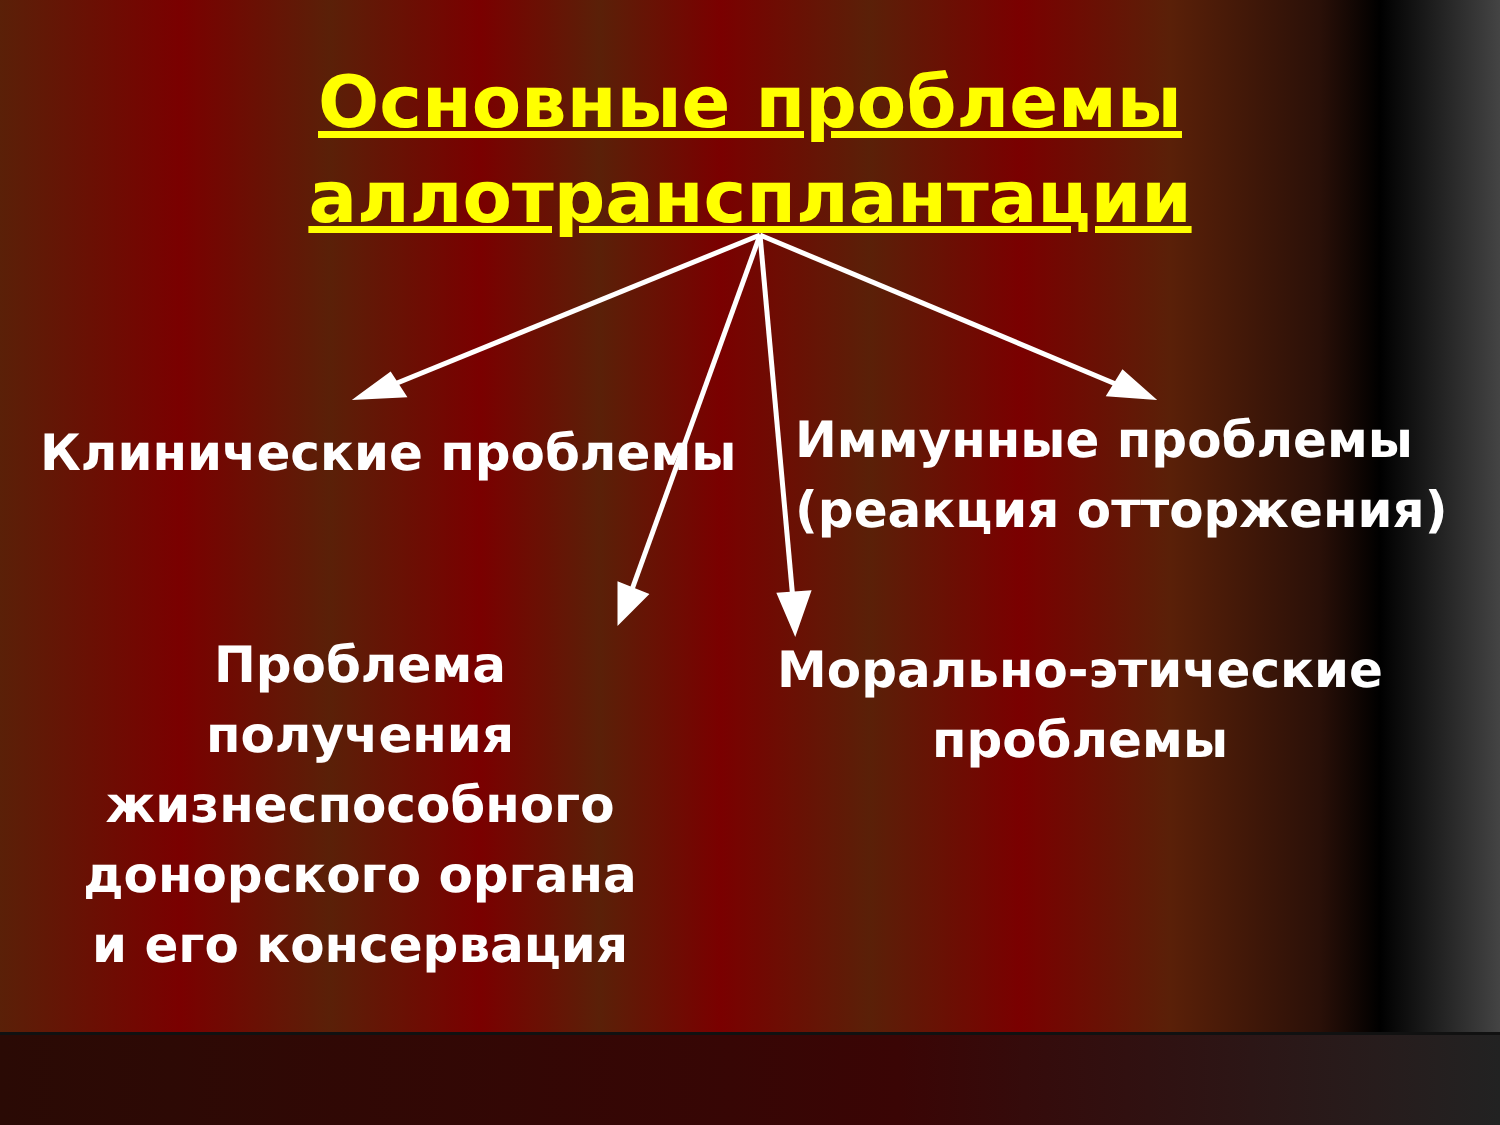Основные проблемы
аллотрансплантации
Клинические проблемы
Иммунные проблемы
(реакция отторжения)
Проблема
получения
жизнеспособного
донорского органа
и его консервация
Морально-этические
проблемы